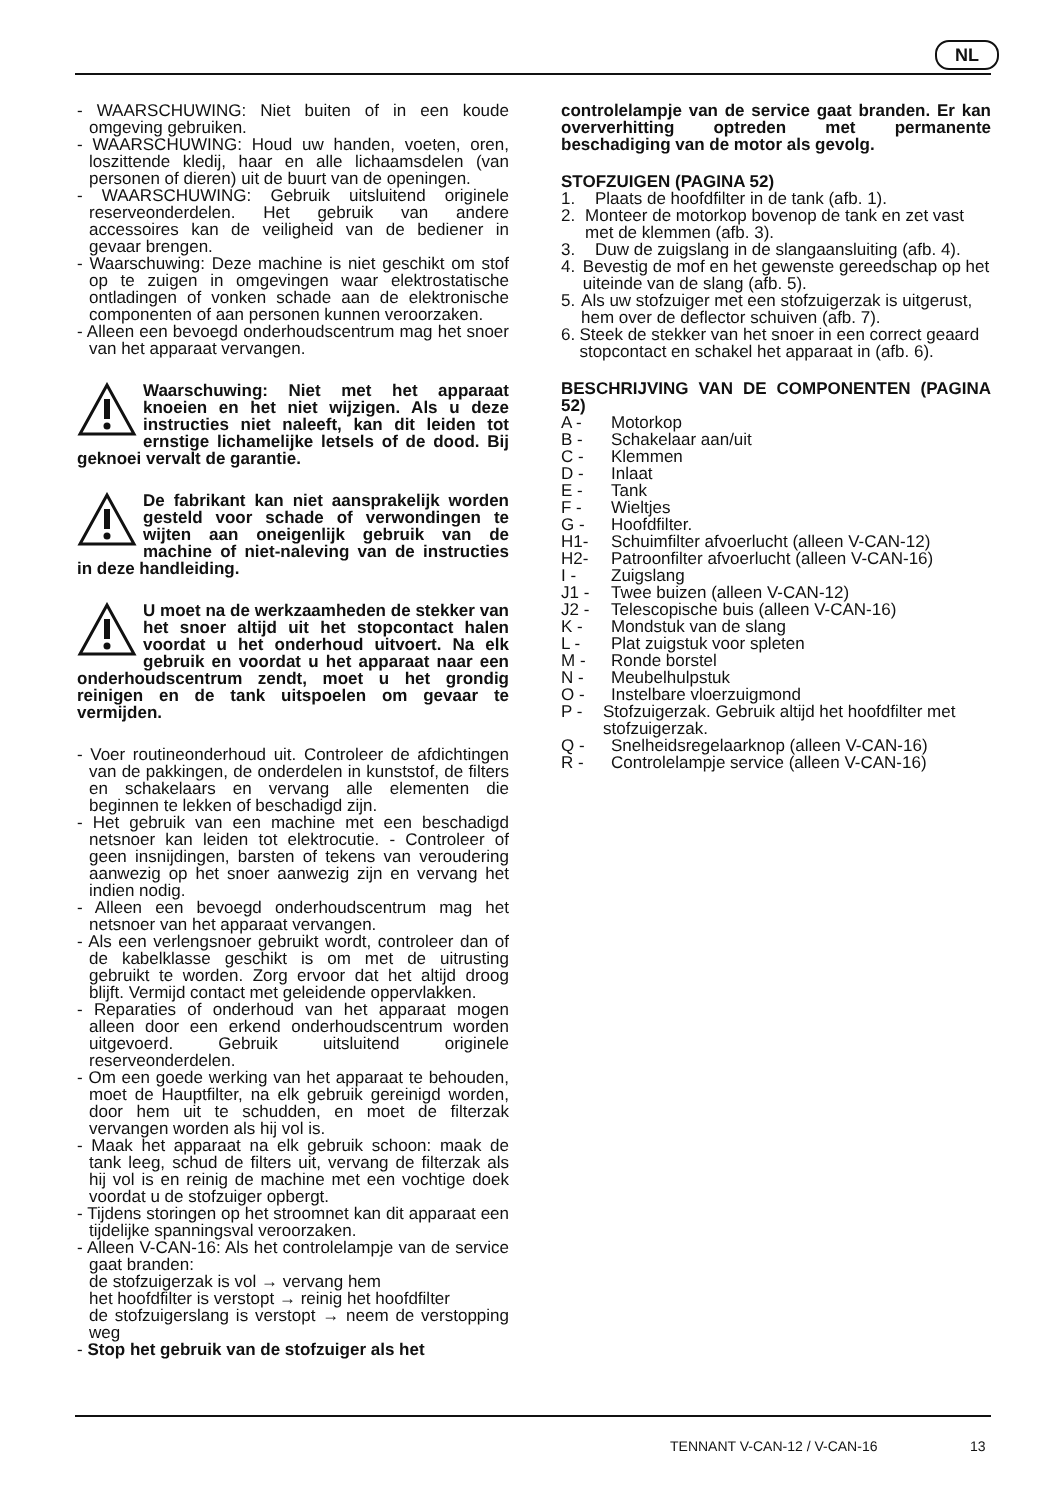NL
- WAARSCHUWING: Niet buiten of in een koude omgeving gebruiken.
- WAARSCHUWING: Houd uw handen, voeten, oren, loszittende kledij, haar en alle lichaamsdelen (van personen of dieren) uit de buurt van de openingen.
- WAARSCHUWING: Gebruik uitsluitend originele reserveonderdelen. Het gebruik van andere accessoires kan de veiligheid van de bediener in gevaar brengen.
- Waarschuwing: Deze machine is niet geschikt om stof op te zuigen in omgevingen waar elektrostatische ontladingen of vonken schade aan de elektronische componenten of aan personen kunnen veroorzaken.
- Alleen een bevoegd onderhoudscentrum mag het snoer van het apparaat vervangen.
Waarschuwing: Niet met het apparaat knoeien en het niet wijzigen. Als u deze instructies niet naleeft, kan dit leiden tot ernstige lichamelijke letsels of de dood. Bij geknoei vervalt de garantie.
De fabrikant kan niet aansprakelijk worden gesteld voor schade of verwondingen te wijten aan oneigenlijk gebruik van de machine of niet-naleving van de instructies in deze handleiding.
U moet na de werkzaamheden de stekker van het snoer altijd uit het stopcontact halen voordat u het onderhoud uitvoert. Na elk gebruik en voordat u het apparaat naar een onderhoudscentrum zendt, moet u het grondig reinigen en de tank uitspoelen om gevaar te vermijden.
- Voer routineonderhoud uit. Controleer de afdichtingen van de pakkingen, de onderdelen in kunststof, de filters en schakelaars en vervang alle elementen die beginnen te lekken of beschadigd zijn.
- Het gebruik van een machine met een beschadigd netsnoer kan leiden tot elektrocutie. - Controleer of geen insnijdingen, barsten of tekens van veroudering aanwezig op het snoer aanwezig zijn en vervang het indien nodig.
- Alleen een bevoegd onderhoudscentrum mag het netsnoer van het apparaat vervangen.
- Als een verlengsnoer gebruikt wordt, controleer dan of de kabelklasse geschikt is om met de uitrusting gebruikt te worden. Zorg ervoor dat het altijd droog blijft. Vermijd contact met geleidende oppervlakken.
- Reparaties of onderhoud van het apparaat mogen alleen door een erkend onderhoudscentrum worden uitgevoerd. Gebruik uitsluitend originele reserveonderdelen.
- Om een goede werking van het apparaat te behouden, moet de Hauptfilter, na elk gebruik gereinigd worden, door hem uit te schudden, en moet de filterzak vervangen worden als hij vol is.
- Maak het apparaat na elk gebruik schoon: maak de tank leeg, schud de filters uit, vervang de filterzak als hij vol is en reinig de machine met een vochtige doek voordat u de stofzuiger opbergt.
- Tijdens storingen op het stroomnet kan dit apparaat een tijdelijke spanningsval veroorzaken.
- Alleen V-CAN-16: Als het controlelampje van de service gaat branden:
de stofzuigerzak is vol → vervang hem
het hoofdfilter is verstopt → reinig het hoofdfilter
de stofzuigerslang is verstopt → neem de verstopping weg
- Stop het gebruik van de stofzuiger als het
controlelampje van de service gaat branden. Er kan oververhitting optreden met permanente beschadiging van de motor als gevolg.
STOFZUIGEN (PAGINA 52)
1. Plaats de hoofdfilter in de tank (afb. 1).
2. Monteer de motorkop bovenop de tank en zet vast met de klemmen (afb. 3).
3. Duw de zuigslang in de slangaansluiting (afb. 4).
4. Bevestig de mof en het gewenste gereedschap op het uiteinde van de slang (afb. 5).
5. Als uw stofzuiger met een stofzuigerzak is uitgerust, hem over de deflector schuiven (afb. 7).
6. Steek de stekker van het snoer in een correct geaard stopcontact en schakel het apparaat in (afb. 6).
BESCHRIJVING VAN DE COMPONENTEN (PAGINA 52)
A - Motorkop
B - Schakelaar aan/uit
C - Klemmen
D - Inlaat
E - Tank
F - Wieltjes
G - Hoofdfilter.
H1- Schuimfilter afvoerlucht (alleen V-CAN-12)
H2- Patroonfilter afvoerlucht (alleen V-CAN-16)
I - Zuigslang
J1 - Twee buizen (alleen V-CAN-12)
J2 - Telescopische buis (alleen V-CAN-16)
K - Mondstuk van de slang
L - Plat zuigstuk voor spleten
M - Ronde borstel
N - Meubelhulpstuk
O - Instelbare vloerzuigmond
P - Stofzuigerzak. Gebruik altijd het hoofdfilter met stofzuigerzak.
Q - Snelheidsregelaarknop (alleen V-CAN-16)
R - Controlelampje service (alleen V-CAN-16)
TENNANT V-CAN-12 / V-CAN-16 13